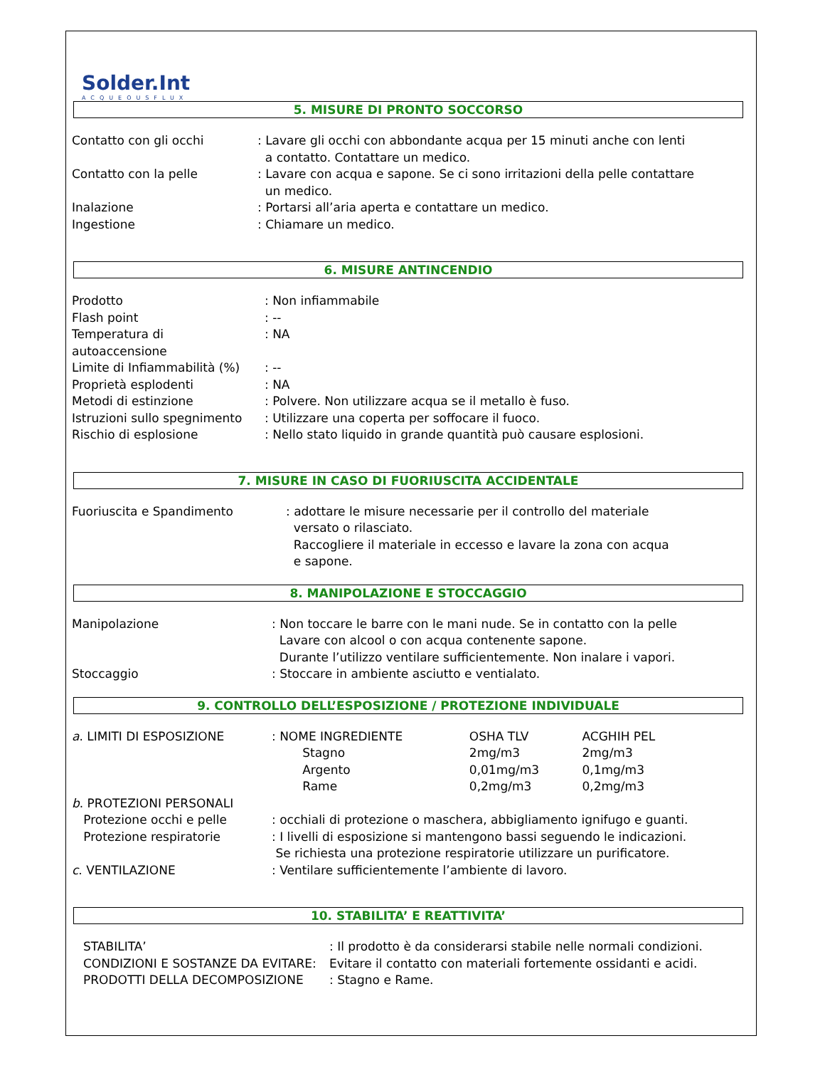Solder.Int
ACQUEOUSFLUX
5. MISURE DI PRONTO SOCCORSO
| Contatto con gli occhi | : Lavare gli occhi con abbondante acqua per 15 minuti anche con lenti a contatto. Contattare un medico. |
| Contatto con la pelle | : Lavare con acqua e sapone. Se ci sono irritazioni della pelle contattare un medico. |
| Inalazione | : Portarsi all’aria aperta e contattare un medico. |
| Ingestione | : Chiamare un medico. |
6. MISURE ANTINCENDIO
| Prodotto | : Non infiammabile |
| Flash point | : -- |
| Temperatura di autoaccensione | : NA |
| Limite di Infiammabilità (%) | : -- |
| Proprietà esplodenti | : NA |
| Metodi di estinzione | : Polvere. Non utilizzare acqua se il metallo è fuso. |
| Istruzioni sullo spegnimento | : Utilizzare una coperta per soffocare il fuoco. |
| Rischio di esplosione | : Nello stato liquido in grande quantità può causare esplosioni. |
7. MISURE IN CASO DI FUORIUSCITA ACCIDENTALE
| Fuoriuscita e Spandimento | : adottare le misure necessarie per il controllo del materiale versato o rilasciato. Raccogliere il materiale in eccesso e lavare la zona con acqua e sapone. |
8. MANIPOLAZIONE E STOCCAGGIO
| Manipolazione | : Non toccare le barre con le mani nude. Se in contatto con la pelle Lavare con alcool o con acqua contenente sapone. Durante l’utilizzo ventilare sufficientemente. Non inalare i vapori. |
| Stoccaggio | : Stoccare in ambiente asciutto e ventialato. |
9. CONTROLLO DELL’ESPOSIZIONE / PROTEZIONE INDIVIDUALE
| a . LIMITI DI ESPOSIZIONE | : NOME INGREDIENTE | OSHA TLV | ACGHIH PEL |
| | Stagno | 2mg/m3 | 2mg/m3 |
| | Argento | 0,01mg/m3 | 0,1mg/m3 |
| | Rame | 0,2mg/m3 | 0,2mg/m3 |
| b . PROTEZIONI PERSONALI | | | |
| Protezione occhi e pelle | : occhiali di protezione o maschera, abbigliamento ignifugo e guanti. | | |
| Protezione respiratorie | : I livelli di esposizione si mantengono bassi seguendo le indicazioni. Se richiesta una protezione respiratorie utilizzare un purificatore. | | |
| c . VENTILAZIONE | : Ventilare sufficientemente l’ambiente di lavoro. | | |
10. STABILITA’ E REATTIVITA’
| STABILITA’ | : Il prodotto è da considerarsi stabile nelle normali condizioni. |
| CONDIZIONI E SOSTANZE DA EVITARE: | Evitare il contatto con materiali fortemente ossidanti e acidi. |
| PRODOTTI DELLA DECOMPOSIZIONE | : Stagno e Rame. |